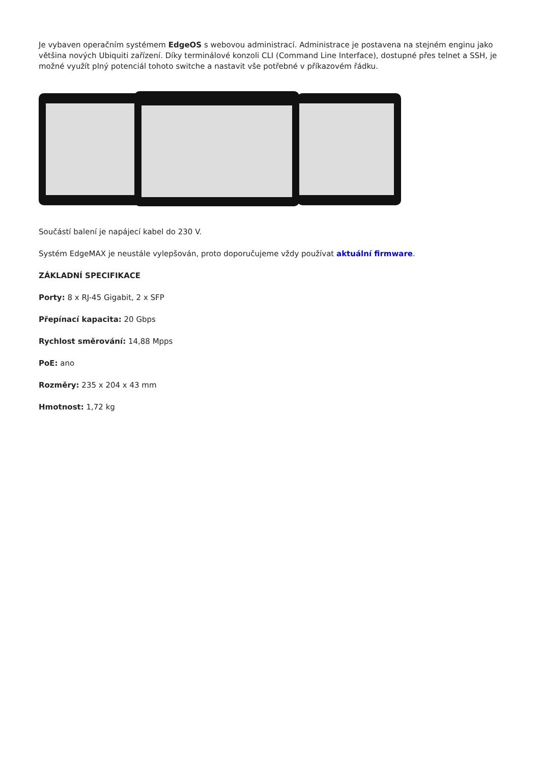Je vybaven operačním systémem EdgeOS s webovou administrací. Administrace je postavena na stejném enginu jako většina nových Ubiquiti zařízení. Díky terminálové konzoli CLI (Command Line Interface), dostupné přes telnet a SSH, je možné využít plný potenciál tohoto switche a nastavit vše potřebné v příkazovém řádku.
Součástí balení je napájecí kabel do 230 V.
Systém EdgeMAX je neustále vylepšován, proto doporučujeme vždy používat aktuální firmware.
ZÁKLADNÍ SPECIFIKACE
Porty: 8 x RJ-45 Gigabit, 2 x SFP
Přepínací kapacita: 20 Gbps
Rychlost směrování: 14,88 Mpps
PoE: ano
Rozměry: 235 x 204 x 43 mm
Hmotnost: 1,72 kg